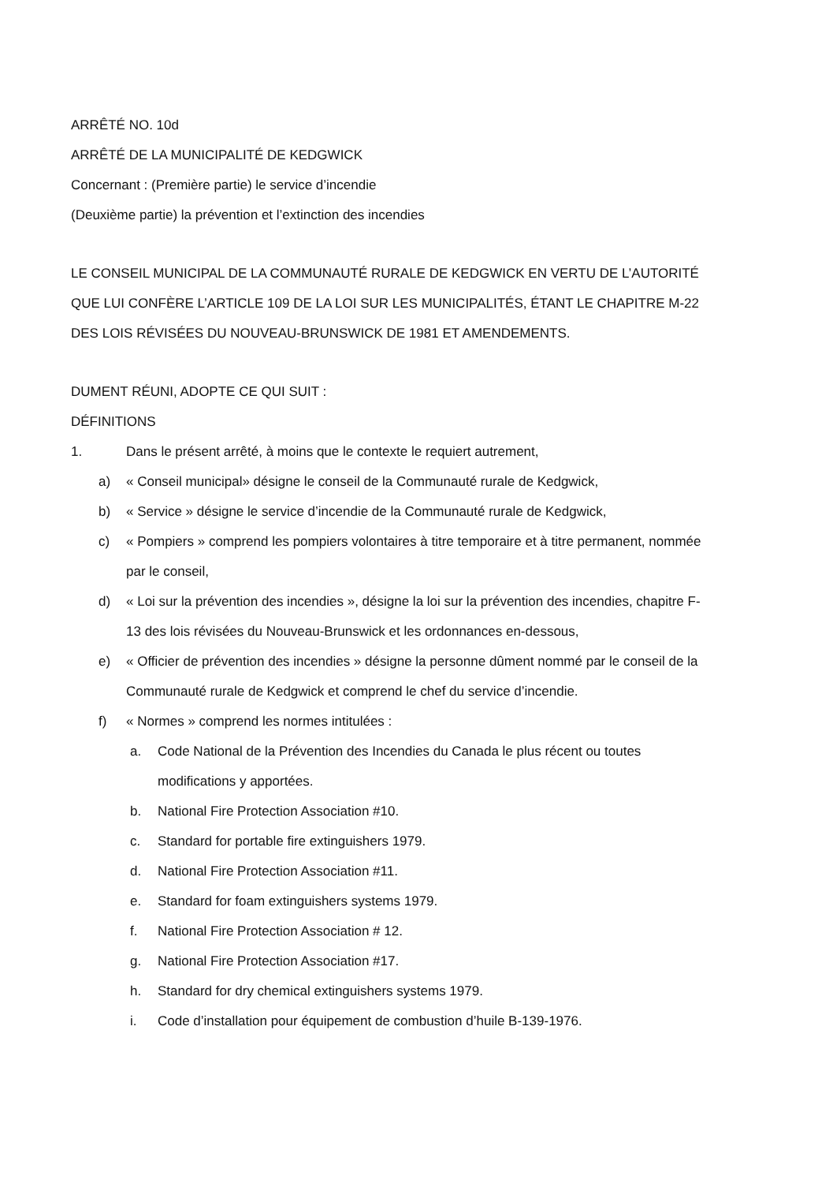ARRÊTÉ NO. 10d
ARRÊTÉ DE LA MUNICIPALITÉ DE KEDGWICK
Concernant : (Première partie) le service d’incendie
(Deuxième partie) la prévention et l’extinction des incendies
LE CONSEIL MUNICIPAL DE LA COMMUNAUTÉ RURALE DE KEDGWICK EN VERTU DE L’AUTORITÉ QUE LUI CONFÈRE L’ARTICLE 109 DE LA LOI SUR LES MUNICIPALITÉS, ÉTANT LE CHAPITRE M-22 DES LOIS RÉVISÉES DU NOUVEAU-BRUNSWICK DE 1981 ET AMENDEMENTS.
DUMENT RÉUNI, ADOPTE CE QUI SUIT :
DÉFINITIONS
1. Dans le présent arrêté, à moins que le contexte le requiert autrement,
a) « Conseil municipal» désigne le conseil de la Communauté rurale de Kedgwick,
b) « Service » désigne le service d’incendie de la Communauté rurale de Kedgwick,
c) « Pompiers » comprend les pompiers volontaires à titre temporaire et à titre permanent, nommée par le conseil,
d) « Loi sur la prévention des incendies », désigne la loi sur la prévention des incendies, chapitre F-13 des lois révisées du Nouveau-Brunswick et les ordonnances en-dessous,
e) « Officier de prévention des incendies » désigne la personne dûment nommé par le conseil de la Communauté rurale de Kedgwick et comprend le chef du service d’incendie.
f) « Normes » comprend les normes intitulées :
a. Code National de la Prévention des Incendies du Canada le plus récent ou toutes modifications y apportées.
b. National Fire Protection Association #10.
c. Standard for portable fire extinguishers 1979.
d. National Fire Protection Association #11.
e. Standard for foam extinguishers systems 1979.
f. National Fire Protection Association # 12.
g. National Fire Protection Association #17.
h. Standard for dry chemical extinguishers systems 1979.
i. Code d’installation pour équipement de combustion d’huile B-139-1976.